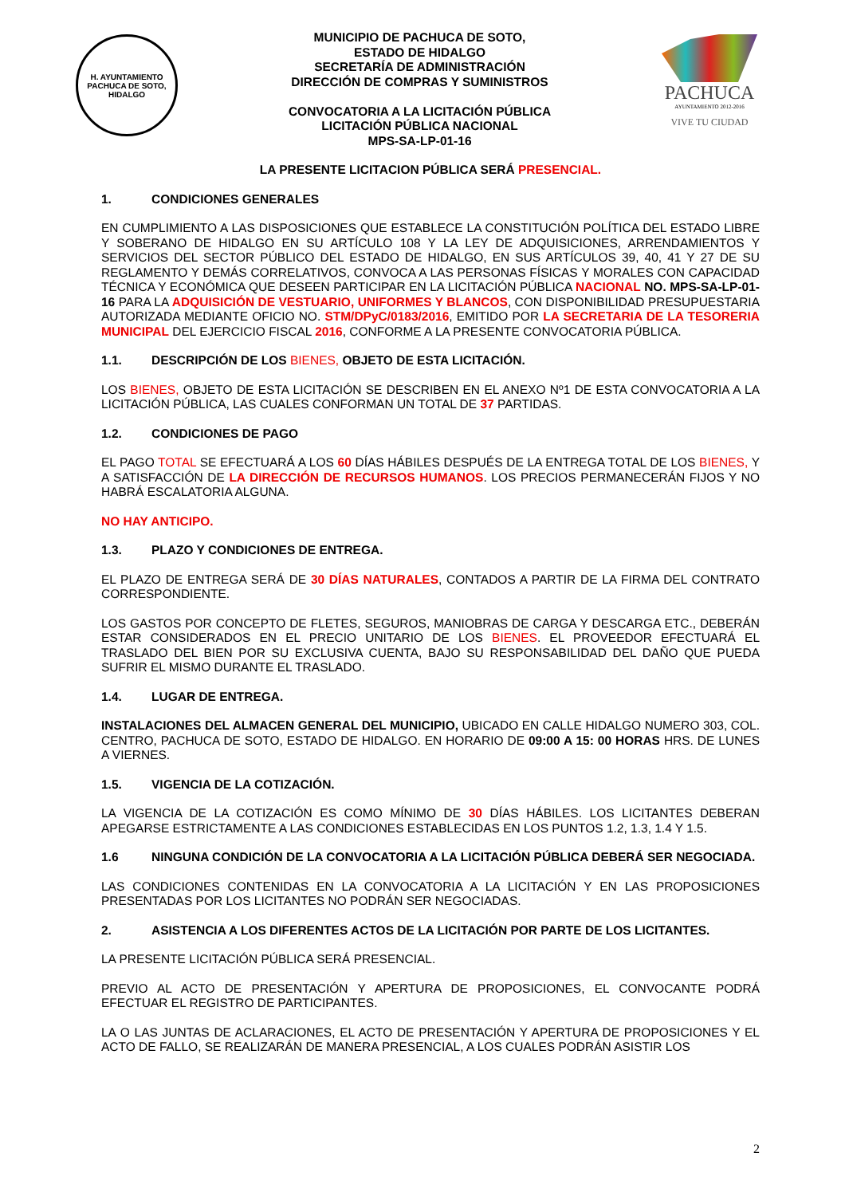H. AYUNTAMIENTO
PACHUCA DE SOTO, HIDALGO
MUNICIPIO DE PACHUCA DE SOTO,
ESTADO DE HIDALGO
SECRETARÍA DE ADMINISTRACIÓN
DIRECCIÓN DE COMPRAS Y SUMINISTROS
CONVOCATORIA A LA LICITACIÓN PÚBLICA
LICITACIÓN PÚBLICA NACIONAL
MPS-SA-LP-01-16
PACHUCA
AYUNTAMIENTO 2012-2016
VIVE TU CIUDAD
LA PRESENTE LICITACION PÚBLICA SERÁ PRESENCIAL.
1. CONDICIONES GENERALES
EN CUMPLIMIENTO A LAS DISPOSICIONES QUE ESTABLECE LA CONSTITUCIÓN POLÍTICA DEL ESTADO LIBRE Y SOBERANO DE HIDALGO EN SU ARTÍCULO 108 Y LA LEY DE ADQUISICIONES, ARRENDAMIENTOS Y SERVICIOS DEL SECTOR PÚBLICO DEL ESTADO DE HIDALGO, EN SUS ARTÍCULOS 39, 40, 41 Y 27 DE SU REGLAMENTO Y DEMÁS CORRELATIVOS, CONVOCA A LAS PERSONAS FÍSICAS Y MORALES CON CAPACIDAD TÉCNICA Y ECONÓMICA QUE DESEEN PARTICIPAR EN LA LICITACIÓN PÚBLICA NACIONAL NO. MPS-SA-LP-01-16 PARA LA ADQUISICIÓN DE VESTUARIO, UNIFORMES Y BLANCOS, CON DISPONIBILIDAD PRESUPUESTARIA AUTORIZADA MEDIANTE OFICIO NO. STM/DPyC/0183/2016, EMITIDO POR LA SECRETARIA DE LA TESORERIA MUNICIPAL DEL EJERCICIO FISCAL 2016, CONFORME A LA PRESENTE CONVOCATORIA PÚBLICA.
1.1. DESCRIPCIÓN DE LOS BIENES, OBJETO DE ESTA LICITACIÓN.
LOS BIENES, OBJETO DE ESTA LICITACIÓN SE DESCRIBEN EN EL ANEXO Nº1 DE ESTA CONVOCATORIA A LA LICITACIÓN PÚBLICA, LAS CUALES CONFORMAN UN TOTAL DE 37 PARTIDAS.
1.2. CONDICIONES DE PAGO
EL PAGO TOTAL SE EFECTUARÁ A LOS 60 DÍAS HÁBILES DESPUÉS DE LA ENTREGA TOTAL DE LOS BIENES, Y A SATISFACCIÓN DE LA DIRECCIÓN DE RECURSOS HUMANOS. LOS PRECIOS PERMANECERÁN FIJOS Y NO HABRÁ ESCALATORIA ALGUNA.
NO HAY ANTICIPO.
1.3. PLAZO Y CONDICIONES DE ENTREGA.
EL PLAZO DE ENTREGA SERÁ DE 30 DÍAS NATURALES, CONTADOS A PARTIR DE LA FIRMA DEL CONTRATO CORRESPONDIENTE.
LOS GASTOS POR CONCEPTO DE FLETES, SEGUROS, MANIOBRAS DE CARGA Y DESCARGA ETC., DEBERÁN ESTAR CONSIDERADOS EN EL PRECIO UNITARIO DE LOS BIENES. EL PROVEEDOR EFECTUARÁ EL TRASLADO DEL BIEN POR SU EXCLUSIVA CUENTA, BAJO SU RESPONSABILIDAD DEL DAÑO QUE PUEDA SUFRIR EL MISMO DURANTE EL TRASLADO.
1.4. LUGAR DE ENTREGA.
INSTALACIONES DEL ALMACEN GENERAL DEL MUNICIPIO, UBICADO EN CALLE HIDALGO NUMERO 303, COL. CENTRO, PACHUCA DE SOTO, ESTADO DE HIDALGO. EN HORARIO DE 09:00 A 15: 00 HORAS HRS. DE LUNES A VIERNES.
1.5. VIGENCIA DE LA COTIZACIÓN.
LA VIGENCIA DE LA COTIZACIÓN ES COMO MÍNIMO DE 30 DÍAS HÁBILES. LOS LICITANTES DEBERAN APEGARSE ESTRICTAMENTE A LAS CONDICIONES ESTABLECIDAS EN LOS PUNTOS 1.2, 1.3, 1.4 Y 1.5.
1.6 NINGUNA CONDICIÓN DE LA CONVOCATORIA A LA LICITACIÓN PÚBLICA DEBERÁ SER NEGOCIADA.
LAS CONDICIONES CONTENIDAS EN LA CONVOCATORIA A LA LICITACIÓN Y EN LAS PROPOSICIONES PRESENTADAS POR LOS LICITANTES NO PODRÁN SER NEGOCIADAS.
2. ASISTENCIA A LOS DIFERENTES ACTOS DE LA LICITACIÓN POR PARTE DE LOS LICITANTES.
LA PRESENTE LICITACIÓN PÚBLICA SERÁ PRESENCIAL.
PREVIO AL ACTO DE PRESENTACIÓN Y APERTURA DE PROPOSICIONES, EL CONVOCANTE PODRÁ EFECTUAR EL REGISTRO DE PARTICIPANTES.
LA O LAS JUNTAS DE ACLARACIONES, EL ACTO DE PRESENTACIÓN Y APERTURA DE PROPOSICIONES Y EL ACTO DE FALLO, SE REALIZARÁN DE MANERA PRESENCIAL, A LOS CUALES PODRÁN ASISTIR LOS
2